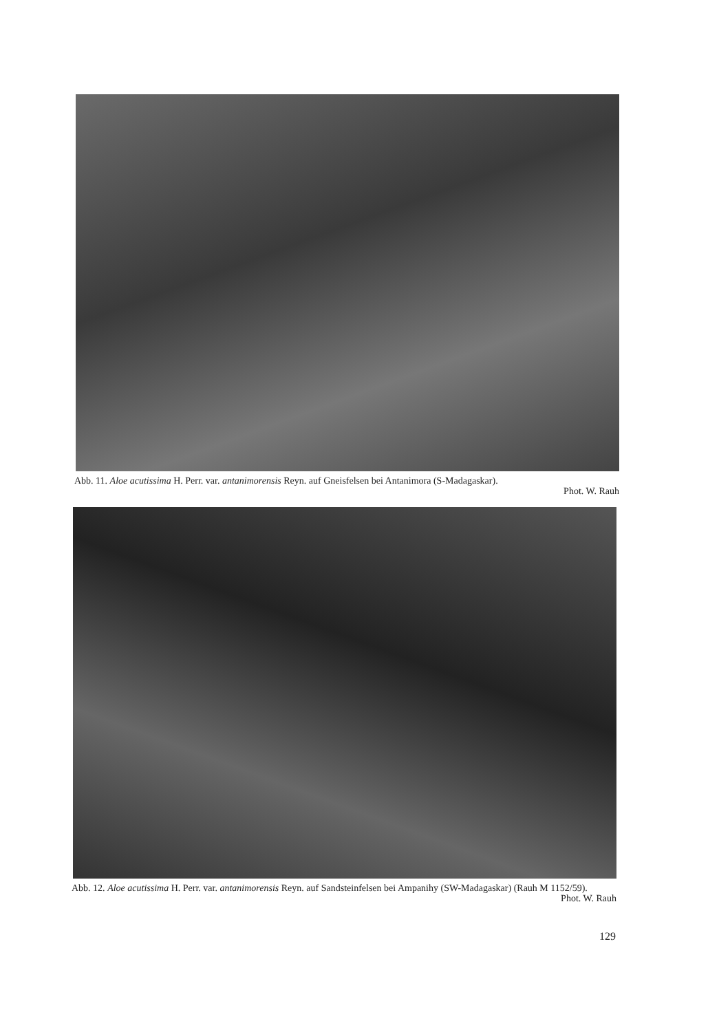Abb. 11. Aloe acutissima H. Perr. var. antanimorensis Reyn. auf Gneisfelsen bei Antanimora (S-Madagaskar).
Phot. W. Rauh
Abb. 12. Aloe acutissima H. Perr. var. antanimorensis Reyn. auf Sandsteinfelsen bei Ampanihy (SW-Madagaskar) (Rauh M 1152/59).
Phot. W. Rauh
129